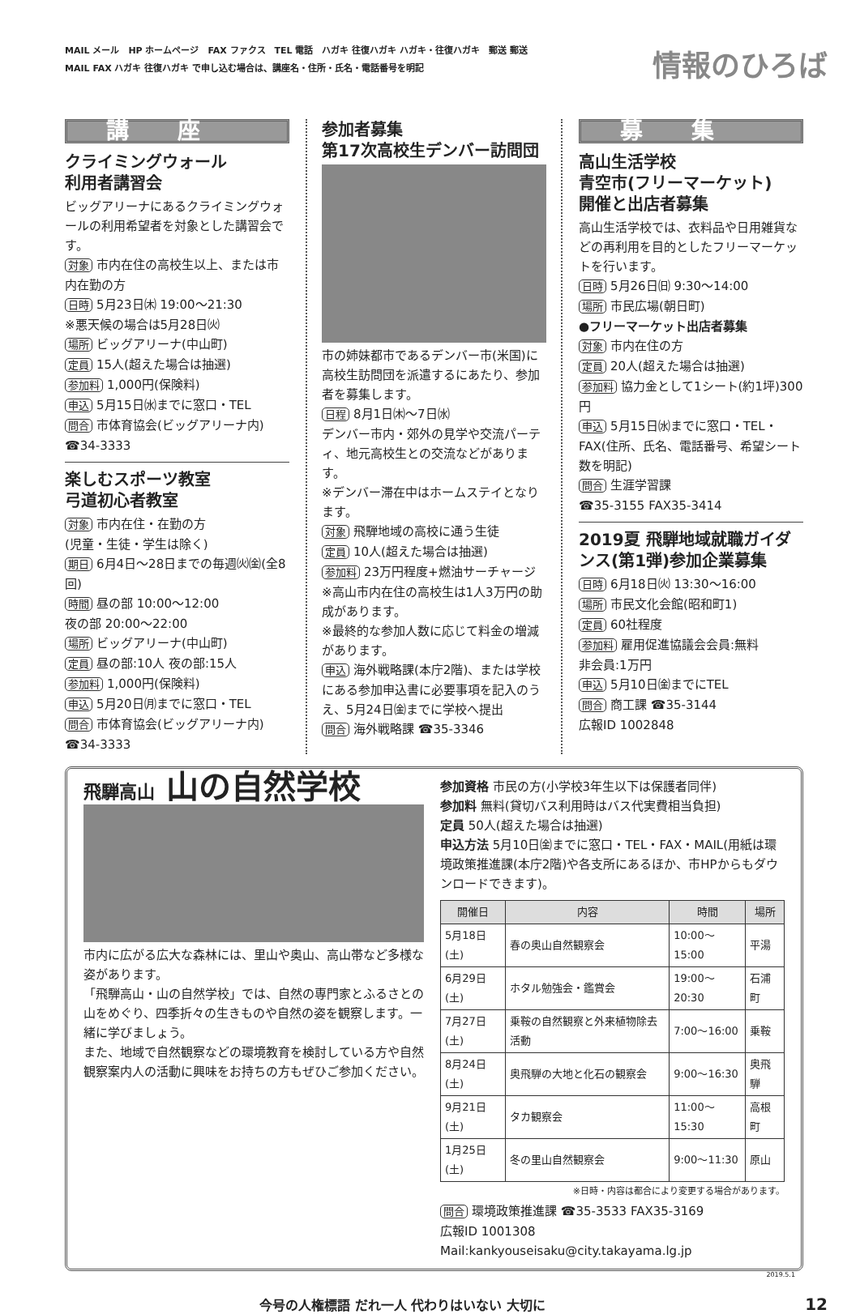MAIL メール　HP ホームページ　FAX ファクス　TEL 電話　ハガキ 往復ハガキ ハガキ・往復ハガキ　郵送 郵送
MAIL FAX ハガキ 往復ハガキ で申し込む場合は、講座名・住所・氏名・電話番号を明記
情報のひろば
講座
クライミングウォール
利用者講習会
ビッグアリーナにあるクライミングウォールの利用希望者を対象とした講習会です。
対象 市内在住の高校生以上、または市内在勤の方
日時 5月23日㈭ 19:00～21:30
※悪天候の場合は5月28日㈫
場所 ビッグアリーナ(中山町)
定員 15人(超えた場合は抽選)
参加料 1,000円(保険料)
申込 5月15日㈬までに窓口・TEL
問合 市体育協会(ビッグアリーナ内)
☎34-3333
楽しむスポーツ教室
弓道初心者教室
対象 市内在住・在勤の方
(児童・生徒・学生は除く)
期日 6月4日～28日までの毎週㈫㈮(全8回)
時間 昼の部 10:00～12:00
夜の部 20:00～22:00
場所 ビッグアリーナ(中山町)
定員 昼の部:10人 夜の部:15人
参加料 1,000円(保険料)
申込 5月20日㈪までに窓口・TEL
問合 市体育協会(ビッグアリーナ内)
☎34-3333
参加者募集
第17次高校生デンバー訪問団
市の姉妹都市であるデンバー市(米国)に高校生訪問団を派遣するにあたり、参加者を募集します。
日程 8月1日㈭～7日㈬
デンバー市内・郊外の見学や交流パーティ、地元高校生との交流などがあります。
※デンバー滞在中はホームステイとなります。
対象 飛騨地域の高校に通う生徒
定員 10人(超えた場合は抽選)
参加料 23万円程度+燃油サーチャージ
※高山市内在住の高校生は1人3万円の助成があります。
※最終的な参加人数に応じて料金の増減があります。
申込 海外戦略課(本庁2階)、または学校にある参加申込書に必要事項を記入のうえ、5月24日㈮までに学校へ提出
問合 海外戦略課 ☎35-3346
募集
高山生活学校
青空市(フリーマーケット)
開催と出店者募集
高山生活学校では、衣料品や日用雑貨などの再利用を目的としたフリーマーケットを行います。
日時 5月26日㈰ 9:30～14:00
場所 市民広場(朝日町)
●フリーマーケット出店者募集
対象 市内在住の方
定員 20人(超えた場合は抽選)
参加料 協力金として1シート(約1坪)300円
申込 5月15日㈬までに窓口・TEL・FAX(住所、氏名、電話番号、希望シート数を明記)
問合 生涯学習課
☎35-3155 FAX35-3414
2019夏 飛騨地域就職ガイダンス(第1弾)参加企業募集
日時 6月18日㈫ 13:30～16:00
場所 市民文化会館(昭和町1)
定員 60社程度
参加料 雇用促進協議会会員:無料
非会員:1万円
申込 5月10日㈮までにTEL
問合 商工課 ☎35-3144
広報ID 1002848
飛騨高山 山の自然学校
市内に広がる広大な森林には、里山や奥山、高山帯など多様な姿があります。
「飛騨高山・山の自然学校」では、自然の専門家とふるさとの山をめぐり、四季折々の生きものや自然の姿を観察します。一緒に学びましょう。
また、地域で自然観察などの環境教育を検討している方や自然観察案内人の活動に興味をお持ちの方もぜひご参加ください。
参加資格 市民の方(小学校3年生以下は保護者同伴)
参加料 無料(貸切バス利用時はバス代実費相当負担)
定員 50人(超えた場合は抽選)
申込方法 5月10日㈮までに窓口・TEL・FAX・MAIL(用紙は環境政策推進課(本庁2階)や各支所にあるほか、市HPからもダウンロードできます)。
| 開催日 | 内容 | 時間 | 場所 |
| --- | --- | --- | --- |
| 5月18日(土) | 春の奥山自然観察会 | 10:00～15:00 | 平湯 |
| 6月29日(土) | ホタル勉強会・鑑賞会 | 19:00～20:30 | 石浦町 |
| 7月27日(土) | 乗鞍の自然観察と外来植物除去活動 | 7:00～16:00 | 乗鞍 |
| 8月24日(土) | 奥飛騨の大地と化石の観察会 | 9:00～16:30 | 奥飛騨 |
| 9月21日(土) | タカ観察会 | 11:00～15:30 | 高根町 |
| 1月25日(土) | 冬の里山自然観察会 | 9:00～11:30 | 原山 |
※日時・内容は都合により変更する場合があります。
問合 環境政策推進課 ☎35-3533 FAX35-3169
広報ID 1001308 Mail:kankyouseisaku@city.takayama.lg.jp
2019.5.1
今号の人権標語 だれ一人 代わりはいない 大切に 12